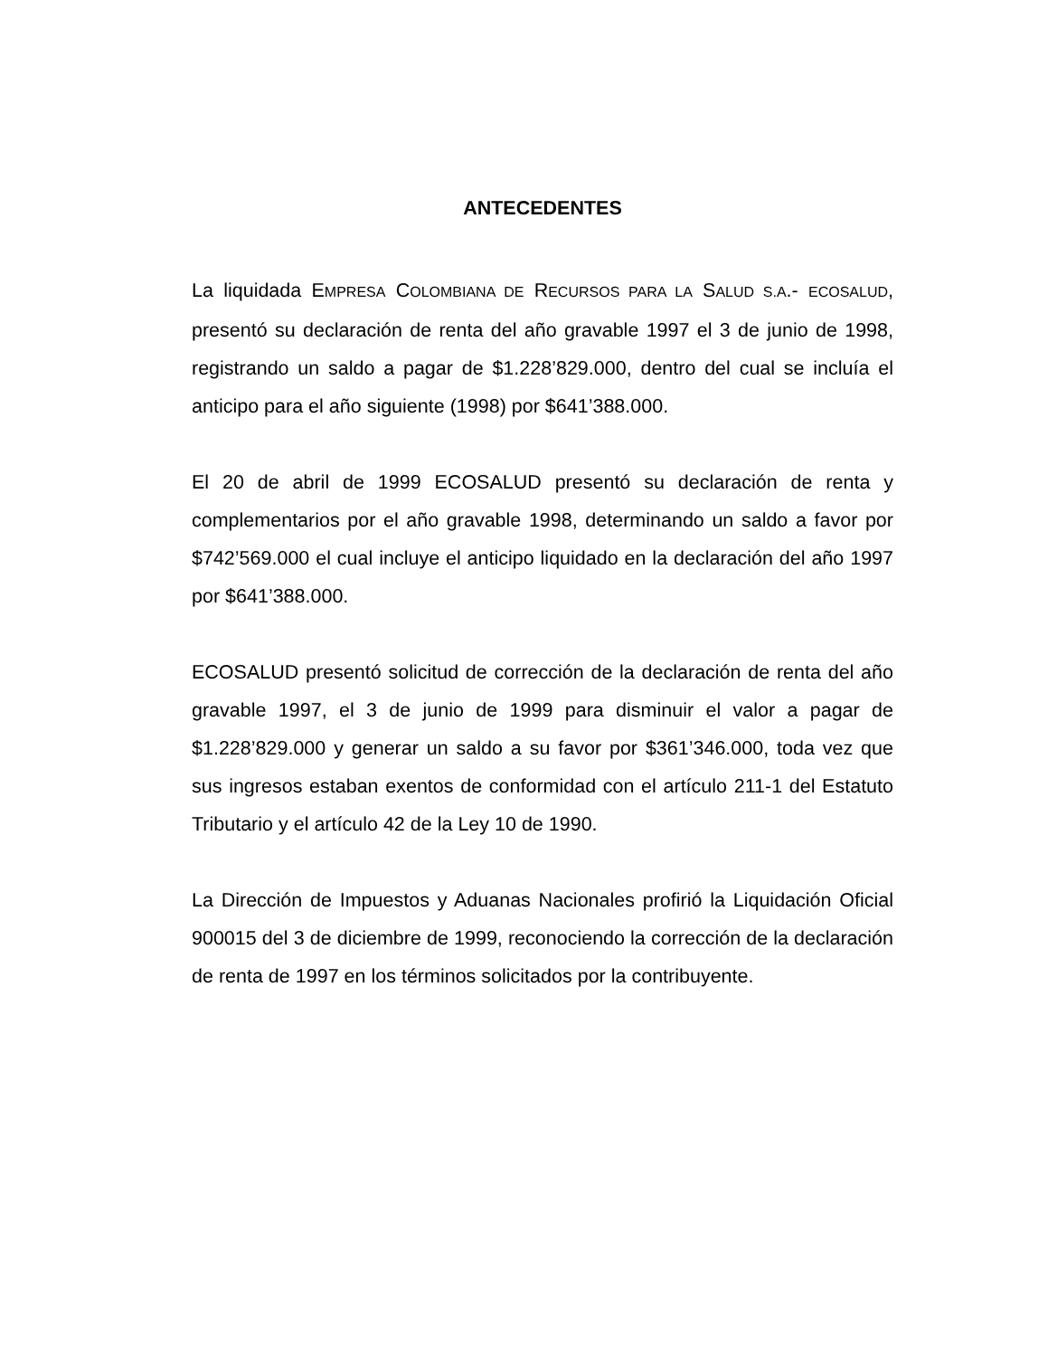ANTECEDENTES
La liquidada EMPRESA COLOMBIANA DE RECURSOS PARA LA SALUD S.A.- ECOSALUD, presentó su declaración de renta del año gravable 1997 el 3 de junio de 1998, registrando un saldo a pagar de $1.228’829.000, dentro del cual se incluía el anticipo para el año siguiente (1998) por $641’388.000.
El 20 de abril de 1999 ECOSALUD presentó su declaración de renta y complementarios por el año gravable 1998, determinando un saldo a favor por $742’569.000 el cual incluye el anticipo liquidado en la declaración del año 1997 por $641’388.000.
ECOSALUD presentó solicitud de corrección de la declaración de renta del año gravable 1997, el 3 de junio de 1999 para disminuir el valor a pagar de $1.228’829.000 y generar un saldo a su favor por $361’346.000, toda vez que sus ingresos estaban exentos de conformidad con el artículo 211-1 del Estatuto Tributario y el artículo 42 de la Ley 10 de 1990.
La Dirección de Impuestos y Aduanas Nacionales profirió la Liquidación Oficial 900015 del 3 de diciembre de 1999, reconociendo la corrección de la declaración de renta de 1997 en los términos solicitados por la contribuyente.